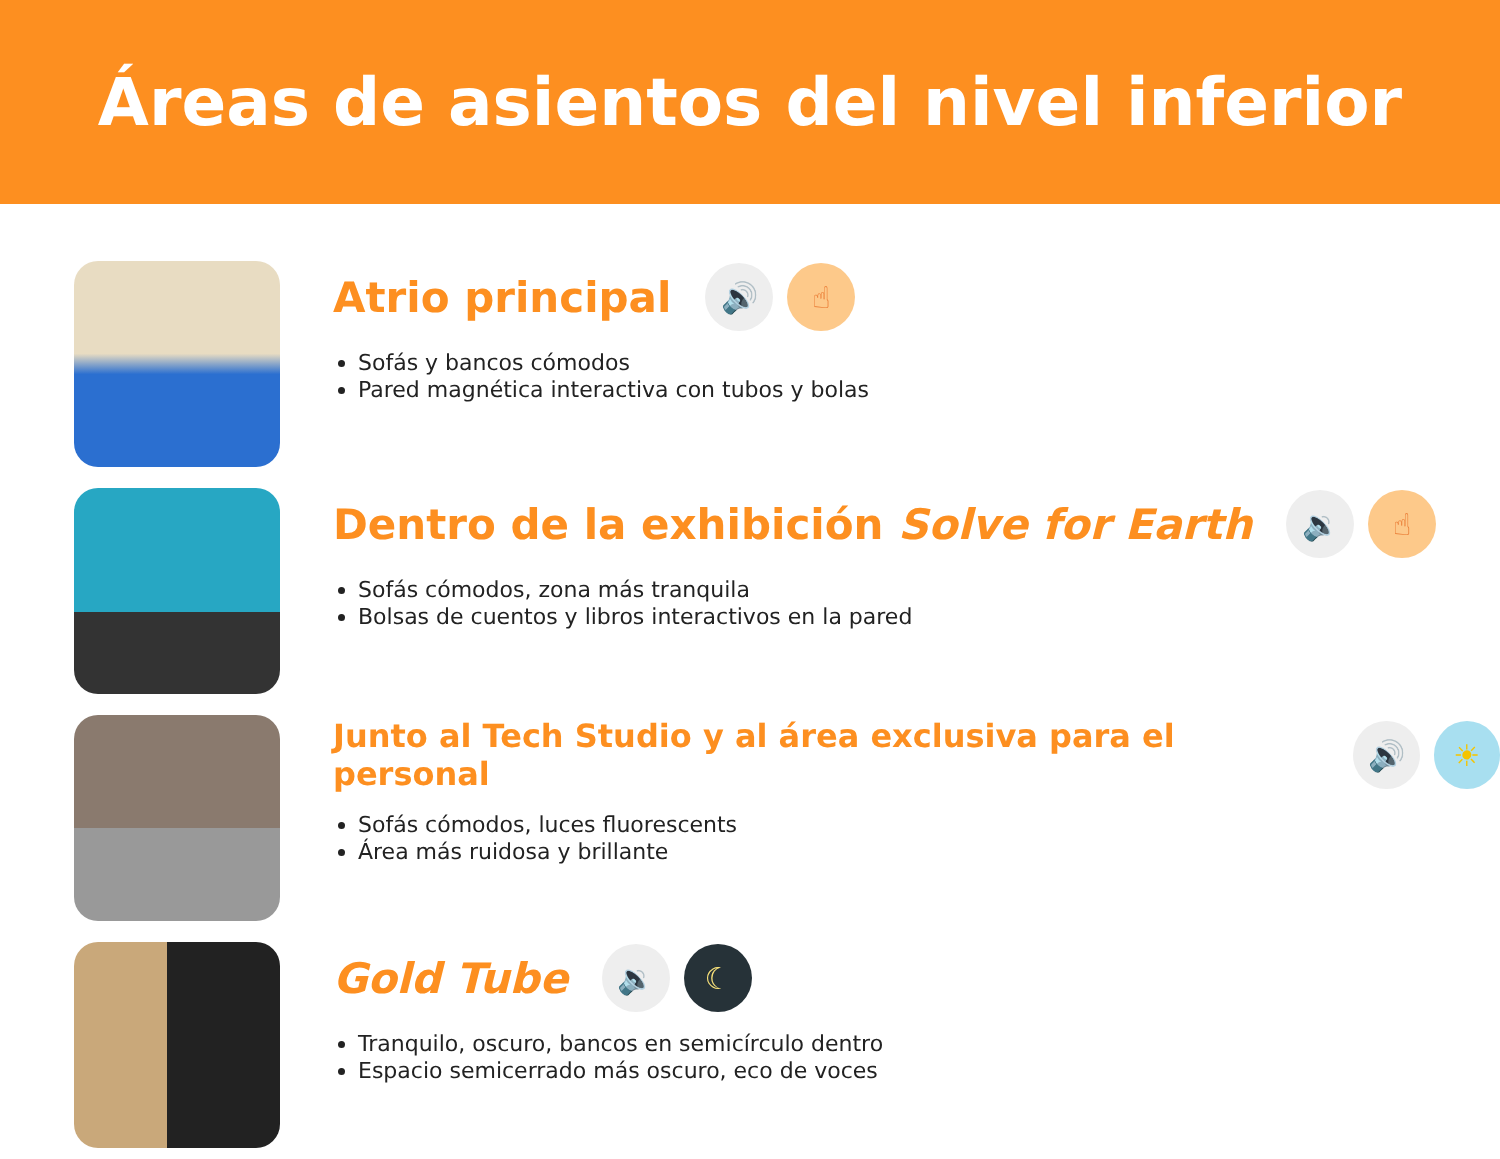Áreas de asientos del nivel inferior
Atrio principal
🔊 ☝
Sofás y bancos cómodos
Pared magnética interactiva con tubos y bolas
Dentro de la exhibición Solve for Earth
🔉 ☝
Sofás cómodos, zona más tranquila
Bolsas de cuentos y libros interactivos en la pared
Junto al Tech Studio y al área exclusiva para el personal
🔊 ☀
Sofás cómodos, luces fluorescents
Área más ruidosa y brillante
Gold Tube
🔉 ☾
Tranquilo, oscuro, bancos en semicírculo dentro
Espacio semicerrado más oscuro, eco de voces